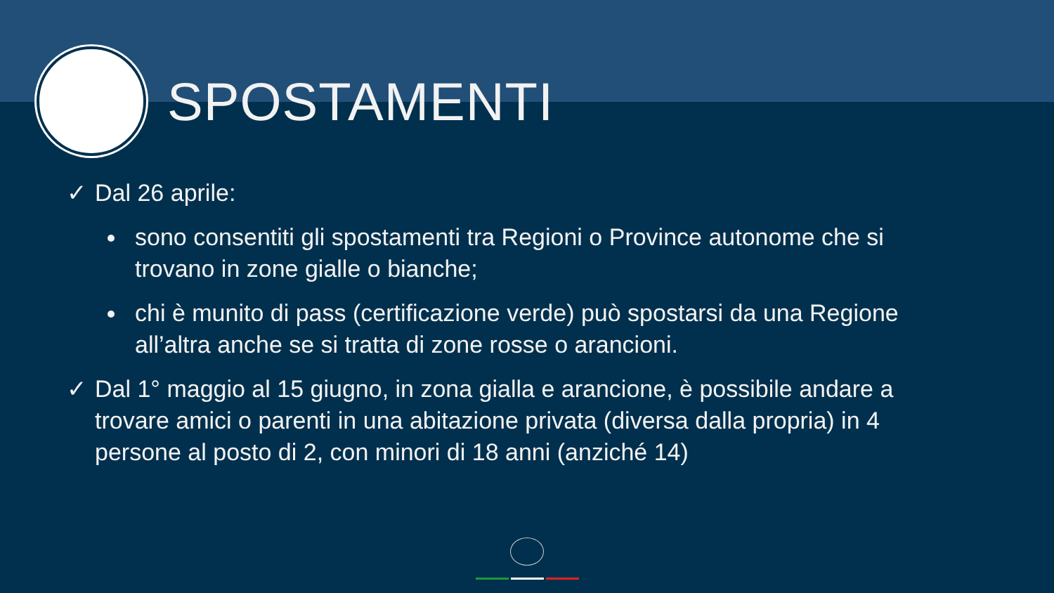SPOSTAMENTI
✓ Dal 26 aprile:
sono consentiti gli spostamenti tra Regioni o Province autonome che si trovano in zone gialle o bianche;
chi è munito di pass (certificazione verde) può spostarsi da una Regione all’altra anche se si tratta di zone rosse o arancioni.
✓ Dal 1° maggio al 15 giugno, in zona gialla e arancione, è possibile andare a trovare amici o parenti in una abitazione privata (diversa dalla propria) in 4 persone al posto di 2, con minori di 18 anni (anziché 14)